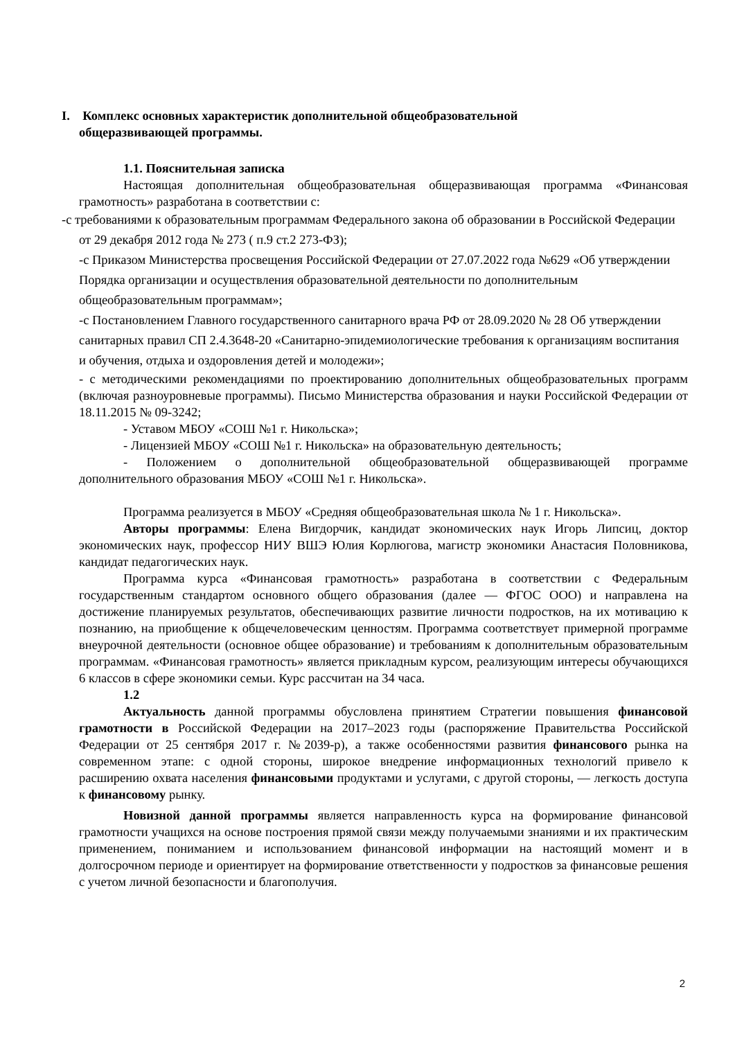I. Комплекс основных характеристик дополнительной общеобразовательной
общеразвивающей программы.
1.1. Пояснительная записка
Настоящая дополнительная общеобразовательная общеразвивающая программа «Финансовая грамотность» разработана в соответствии с:
-с требованиями к образовательным программам Федерального закона об образовании в Российской Федерации от 29 декабря 2012 года № 273 ( п.9 ст.2 273-ФЗ);
-с Приказом Министерства просвещения Российской Федерации от 27.07.2022 года №629 «Об утверждении Порядка организации и осуществления образовательной деятельности по дополнительным общеобразовательным программам»;
-с Постановлением Главного государственного санитарного врача РФ от 28.09.2020 № 28 Об утверждении санитарных правил СП 2.4.3648-20 «Санитарно-эпидемиологические требования к организациям воспитания и обучения, отдыха и оздоровления детей и молодежи»;
- с методическими рекомендациями по проектированию дополнительных общеобразовательных программ (включая разноуровневые программы). Письмо Министерства образования и науки Российской Федерации от 18.11.2015 № 09-3242;
- Уставом МБОУ «СОШ №1 г. Никольска»;
- Лицензией МБОУ «СОШ №1 г. Никольска» на образовательную деятельность;
- Положением о дополнительной общеобразовательной общеразвивающей программе дополнительного образования МБОУ «СОШ №1 г. Никольска».
Программа реализуется в МБОУ «Средняя общеобразовательная школа № 1 г. Никольска».
Авторы программы: Елена Вигдорчик, кандидат экономических наук Игорь Липсиц, доктор экономических наук, профессор НИУ ВШЭ Юлия Корлюгова, магистр экономики Анастасия Половникова, кандидат педагогических наук.
Программа курса «Финансовая грамотность» разработана в соответствии с Федеральным государственным стандартом основного общего образования (далее — ФГОС ООО) и направлена на достижение планируемых результатов, обеспечивающих развитие личности подростков, на их мотивацию к познанию, на приобщение к общечеловеческим ценностям. Программа соответствует примерной программе внеурочной деятельности (основное общее образование) и требованиям к дополнительным образовательным программам. «Финансовая грамотность» является прикладным курсом, реализующим интересы обучающихся 6 классов в сфере экономики семьи. Курс рассчитан на 34 часа.
1.2
Актуальность данной программы обусловлена принятием Стратегии повышения финансовой грамотности в Российской Федерации на 2017–2023 годы (распоряжение Правительства Российской Федерации от 25 сентября 2017 г. №2039-р), а также особенностями развития финансового рынка на современном этапе: с одной стороны, широкое внедрение информационных технологий привело к расширению охвата населения финансовыми продуктами и услугами, с другой стороны, — легкость доступа к финансовому рынку.
Новизной данной программы является направленность курса на формирование финансовой грамотности учащихся на основе построения прямой связи между получаемыми знаниями и их практическим применением, пониманием и использованием финансовой информации на настоящий момент и в долгосрочном периоде и ориентирует на формирование ответственности у подростков за финансовые решения с учетом личной безопасности и благополучия.
2